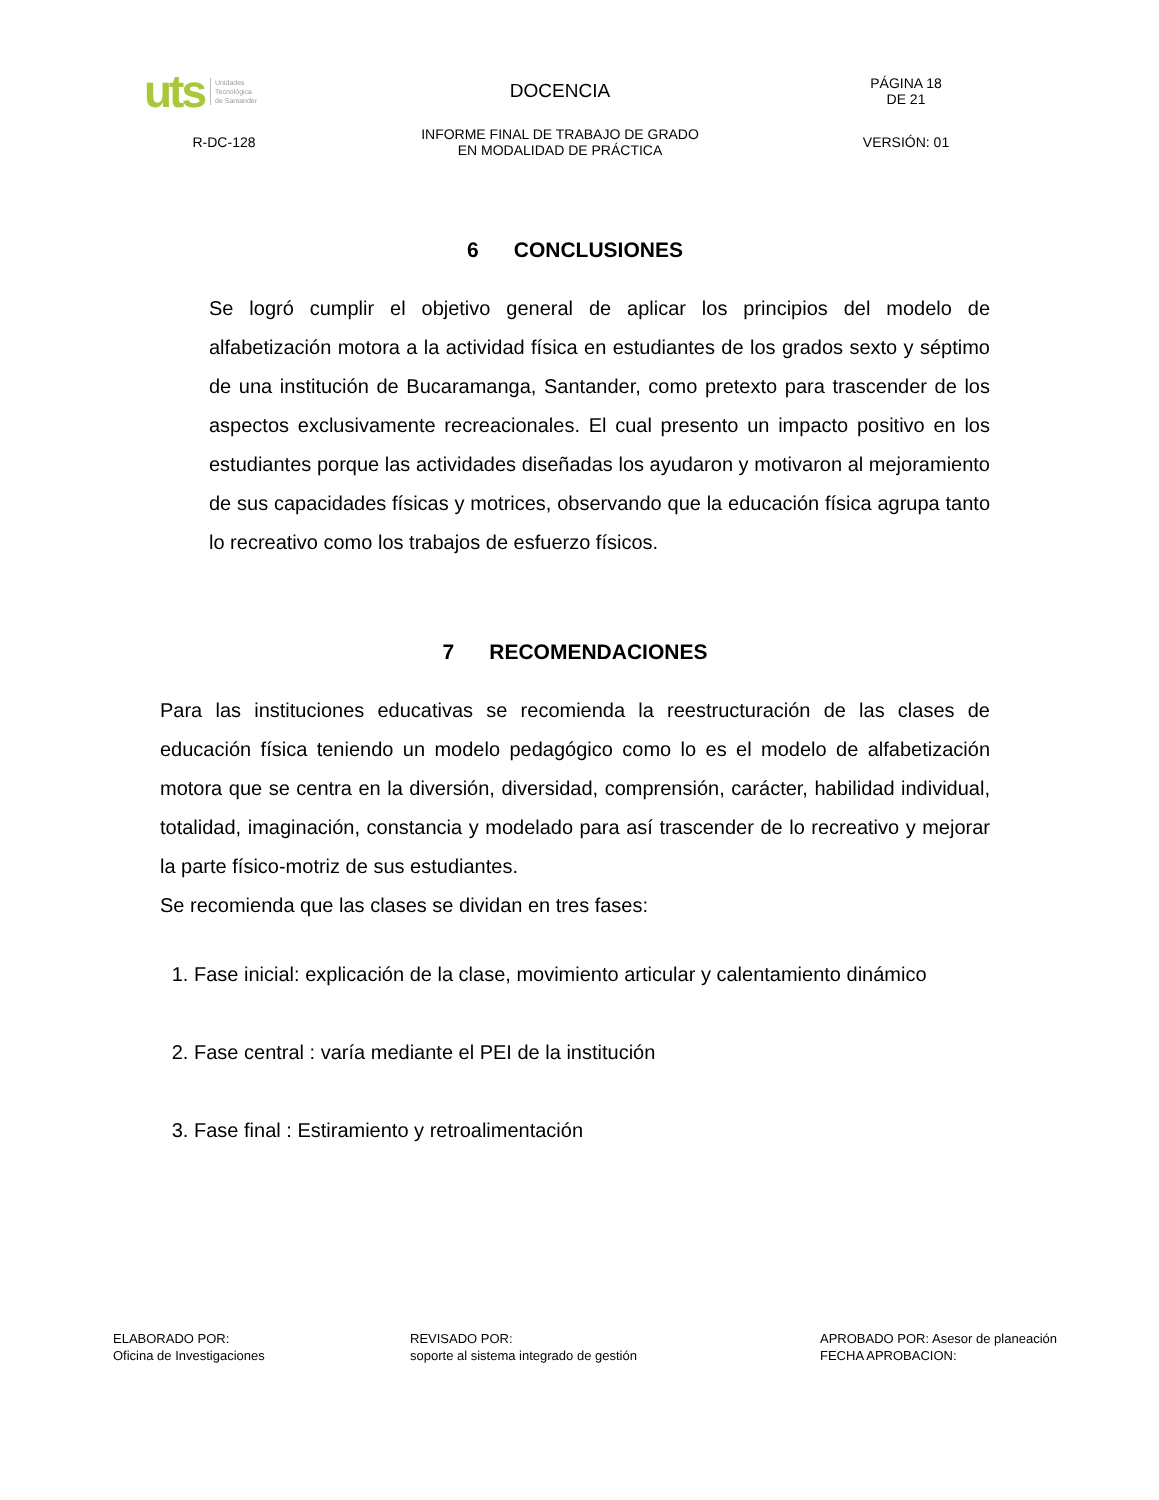| uts Unidades Tecnológica de Santander | DOCENCIA | PÁGINA 18 DE 21 |
| R-DC-128 | INFORME FINAL DE TRABAJO DE GRADO EN MODALIDAD DE PRÁCTICA | VERSIÓN: 01 |
6 CONCLUSIONES
Se logró cumplir el objetivo general de aplicar los principios del modelo de alfabetización motora a la actividad física en estudiantes de los grados sexto y séptimo de una institución de Bucaramanga, Santander, como pretexto para trascender de los aspectos exclusivamente recreacionales. El cual presento un impacto positivo en los estudiantes porque las actividades diseñadas los ayudaron y motivaron al mejoramiento de sus capacidades físicas y motrices, observando que la educación física agrupa tanto lo recreativo como los trabajos de esfuerzo físicos.
7 RECOMENDACIONES
Para las instituciones educativas se recomienda la reestructuración de las clases de educación física teniendo un modelo pedagógico como lo es el modelo de alfabetización motora que se centra en la diversión, diversidad, comprensión, carácter, habilidad individual, totalidad, imaginación, constancia y modelado para así trascender de lo recreativo y mejorar la parte físico-motriz de sus estudiantes.
Se recomienda que las clases se dividan en tres fases:
1. Fase inicial: explicación de la clase, movimiento articular y calentamiento dinámico
2. Fase central : varía mediante el PEI de la institución
3. Fase final : Estiramiento y retroalimentación
ELABORADO POR:
Oficina de Investigaciones
REVISADO POR:
soporte al sistema integrado de gestión
APROBADO POR: Asesor de planeación
FECHA APROBACION: